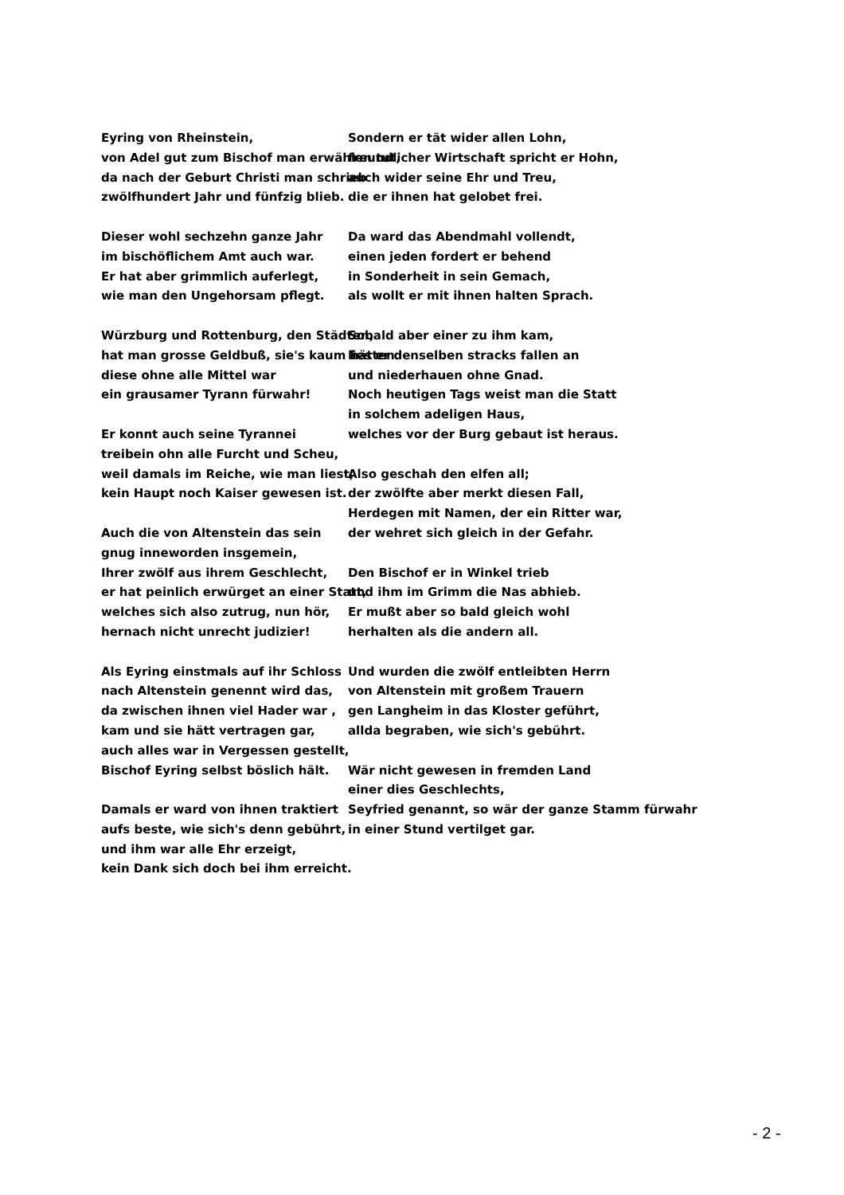Eyring von Rheinstein,
von Adel gut zum Bischof man erwählen tut,
da nach der Geburt Christi man schrieb
zwölfhundert Jahr und fünfzig blieb.
Dieser wohl sechzehn ganze Jahr
im bischöflichem Amt auch war.
Er hat aber grimmlich auferlegt,
wie man den Ungehorsam pflegt.
Würzburg und Rottenburg, den Städten,
hat man grosse Geldbuß, sie's kaum hätten
diese ohne alle Mittel war
ein grausamer Tyrann fürwahr!
Er konnt auch seine Tyrannei
treibein ohn alle Furcht und Scheu,
weil damals im Reiche, wie man liest,
kein Haupt noch Kaiser gewesen ist.
Auch die von Altenstein das sein
gnug inneworden insgemein,
Ihrer zwölf aus ihrem Geschlecht,
er hat peinlich erwürget an einer Statt,
welches sich also zutrug, nun hör,
hernach nicht unrecht judizier!
Als Eyring einstmals auf ihr Schloss
nach Altenstein genennt wird das,
da zwischen ihnen viel Hader war ,
kam und sie hätt vertragen gar,
auch alles war in Vergessen gestellt,
Bischof Eyring selbst böslich hält.
Damals er ward von ihnen traktiert
aufs beste, wie sich's denn gebührt,
und ihm war alle Ehr erzeigt,
kein Dank sich doch bei ihm erreicht.
Sondern er tät wider allen Lohn,
freundlicher Wirtschaft spricht er Hohn,
auch wider seine Ehr und Treu,
die er ihnen hat gelobet frei.
Da ward das Abendmahl vollendt,
einen jeden fordert er behend
in Sonderheit in sein Gemach,
als wollt er mit ihnen halten Sprach.
Sobald aber einer zu ihm kam,
lies er denselben stracks fallen an
und niederhauen ohne Gnad.
Noch heutigen Tags weist man die Statt
in solchem adeligen Haus,
welches vor der Burg gebaut ist heraus.
Also geschah den elfen all;
der zwölfte aber merkt diesen Fall,
Herdegen mit Namen, der ein Ritter war,
der wehret sich gleich in der Gefahr.
Den Bischof er in Winkel trieb
und ihm im Grimm die Nas abhieb.
Er mußt aber so bald gleich wohl
herhalten als die andern all.
Und wurden die zwölf entleibten Herrn
von Altenstein mit großem Trauern
gen Langheim in das Kloster geführt,
allda begraben, wie sich's gebührt.
Wär nicht gewesen in fremden Land
einer dies Geschlechts,
Seyfried genannt, so wär der ganze Stamm fürwahr
in einer Stund vertilget gar.
- 2 -